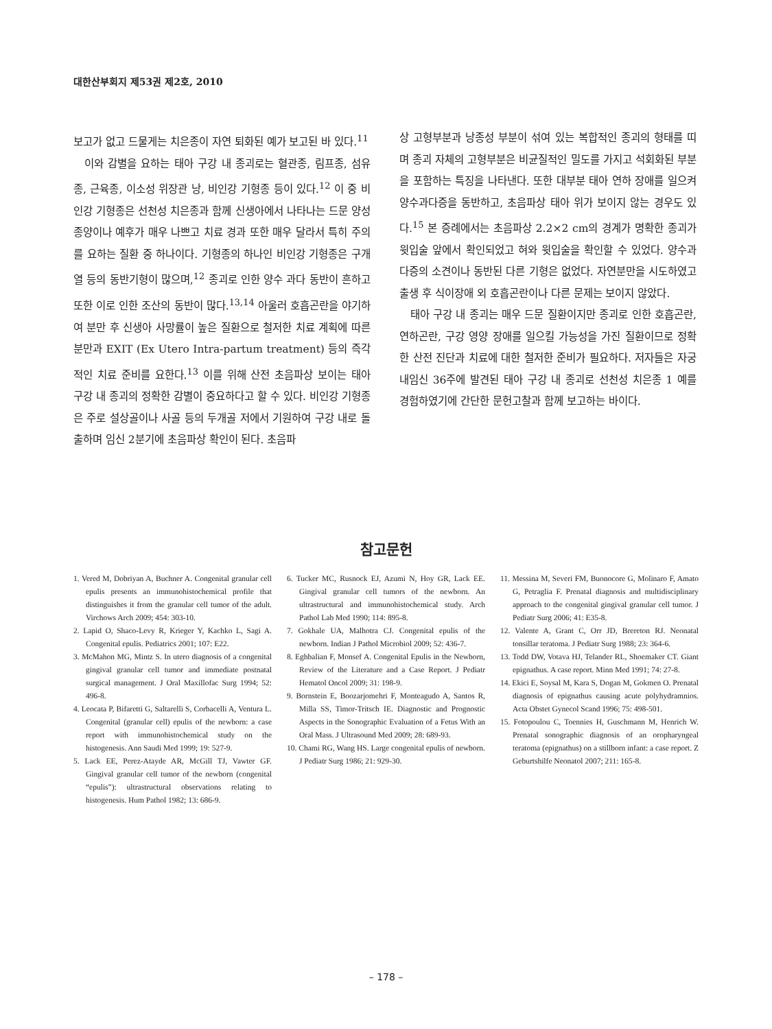대한산부회지 제53권 제2호, 2010
보고가 없고 드물게는 치은종이 자연 퇴화된 예가 보고된 바 있다.<sup>11</sup>
이와 감별을 요하는 태아 구강 내 종괴로는 혈관종, 림프종, 섬유종, 근육종, 이소성 위장관 낭, 비인강 기형종 등이 있다.<sup>12</sup> 이 중 비인강 기형종은 선천성 치은종과 함께 신생아에서 나타나는 드문 양성종양이나 예후가 매우 나쁘고 치료 경과 또한 매우 달라서 특히 주의를 요하는 질환 중 하나이다. 기형종의 하나인 비인강 기형종은 구개열 등의 동반기형이 많으며,<sup>12</sup> 종괴로 인한 양수 과다 동반이 흔하고 또한 이로 인한 조산의 동반이 많다.<sup>13,14</sup> 아울러 호흡곤란을 야기하여 분만 후 신생아 사망률이 높은 질환으로 철저한 치료 계획에 따른 분만과 EXIT (Ex Utero Intra-partum treatment) 등의 즉각적인 치료 준비를 요한다.<sup>13</sup> 이를 위해 산전 초음파상 보이는 태아 구강 내 종괴의 정확한 감별이 중요하다고 할 수 있다. 비인강 기형종은 주로 설상골이나 사골 등의 두개골 저에서 기원하여 구강 내로 돌출하며 임신 2분기에 초음파상 확인이 된다. 초음파
상 고형부분과 낭종성 부분이 섞여 있는 복합적인 종괴의 형태를 띠며 종괴 자체의 고형부분은 비균질적인 밀도를 가지고 석회화된 부분을 포함하는 특징을 나타낸다. 또한 대부분 태아 연하 장애를 일으켜 양수과다증을 동반하고, 초음파상 태아 위가 보이지 않는 경우도 있다.<sup>15</sup> 본 증례에서는 초음파상 2.2×2 cm의 경계가 명확한 종괴가 윗입술 앞에서 확인되었고 혀와 윗입술을 확인할 수 있었다. 양수과다증의 소견이나 동반된 다른 기형은 없었다. 자연분만을 시도하였고 출생 후 식이장애 외 호흡곤란이나 다른 문제는 보이지 않았다.
태아 구강 내 종괴는 매우 드문 질환이지만 종괴로 인한 호흡곤란, 연하곤란, 구강 영양 장애를 일으킬 가능성을 가진 질환이므로 정확한 산전 진단과 치료에 대한 철저한 준비가 필요하다. 저자들은 자궁내임신 36주에 발견된 태아 구강 내 종괴로 선천성 치은종 1 예를 경험하였기에 간단한 문헌고찰과 함께 보고하는 바이다.
참고문헌
1. Vered M, Dobriyan A, Buchner A. Congenital granular cell epulis presents an immunohistochemical profile that distinguishes it from the granular cell tumor of the adult. Virchows Arch 2009; 454: 303-10.
2. Lapid O, Shaco-Levy R, Krieger Y, Kachko L, Sagi A. Congenital epulis. Pediatrics 2001; 107: E22.
3. McMahon MG, Mintz S. In utero diagnosis of a congenital gingival granular cell tumor and immediate postnatal surgical management. J Oral Maxillofac Surg 1994; 52: 496-8.
4. Leocata P, Bifaretti G, Saltarelli S, Corbacelli A, Ventura L. Congenital (granular cell) epulis of the newborn: a case report with immunohistochemical study on the histogenesis. Ann Saudi Med 1999; 19: 527-9.
5. Lack EE, Perez-Atayde AR, McGill TJ, Vawter GF. Gingival granular cell tumor of the newborn (congenital “epulis”): ultrastructural observations relating to histogenesis. Hum Pathol 1982; 13: 686-9.
6. Tucker MC, Rusnock EJ, Azumi N, Hoy GR, Lack EE. Gingival granular cell tumors of the newborn. An ultrastructural and immunohistochemical study. Arch Pathol Lab Med 1990; 114: 895-8.
7. Gokhale UA, Malhotra CJ. Congenital epulis of the newborn. Indian J Pathol Microbiol 2009; 52: 436-7.
8. Eghbalian F, Monsef A. Congenital Epulis in the Newborn, Review of the Literature and a Case Report. J Pediatr Hematol Oncol 2009; 31: 198-9.
9. Bornstein E, Boozarjomehri F, Monteagudo A, Santos R, Milla SS, Timor-Tritsch IE. Diagnostic and Prognostic Aspects in the Sonographic Evaluation of a Fetus With an Oral Mass. J Ultrasound Med 2009; 28: 689-93.
10. Chami RG, Wang HS. Large congenital epulis of newborn. J Pediatr Surg 1986; 21: 929-30.
11. Messina M, Severi FM, Buonocore G, Molinaro F, Amato G, Petraglia F. Prenatal diagnosis and multidisciplinary approach to the congenital gingival granular cell tumor. J Pediatr Surg 2006; 41: E35-8.
12. Valente A, Grant C, Orr JD, Brereton RJ. Neonatal tonsillar teratoma. J Pediatr Surg 1988; 23: 364-6.
13. Todd DW, Votava HJ, Telander RL, Shoemaker CT. Giant epignathus. A case report. Minn Med 1991; 74: 27-8.
14. Ekici E, Soysal M, Kara S, Dogan M, Gokmen O. Prenatal diagnosis of epignathus causing acute polyhydramnios. Acta Obstet Gynecol Scand 1996; 75: 498-501.
15. Fotopoulou C, Toennies H, Guschmann M, Henrich W. Prenatal sonographic diagnosis of an oropharyngeal teratoma (epignathus) on a stillborn infant: a case report. Z Geburtshilfe Neonatol 2007; 211: 165-8.
– 178 –